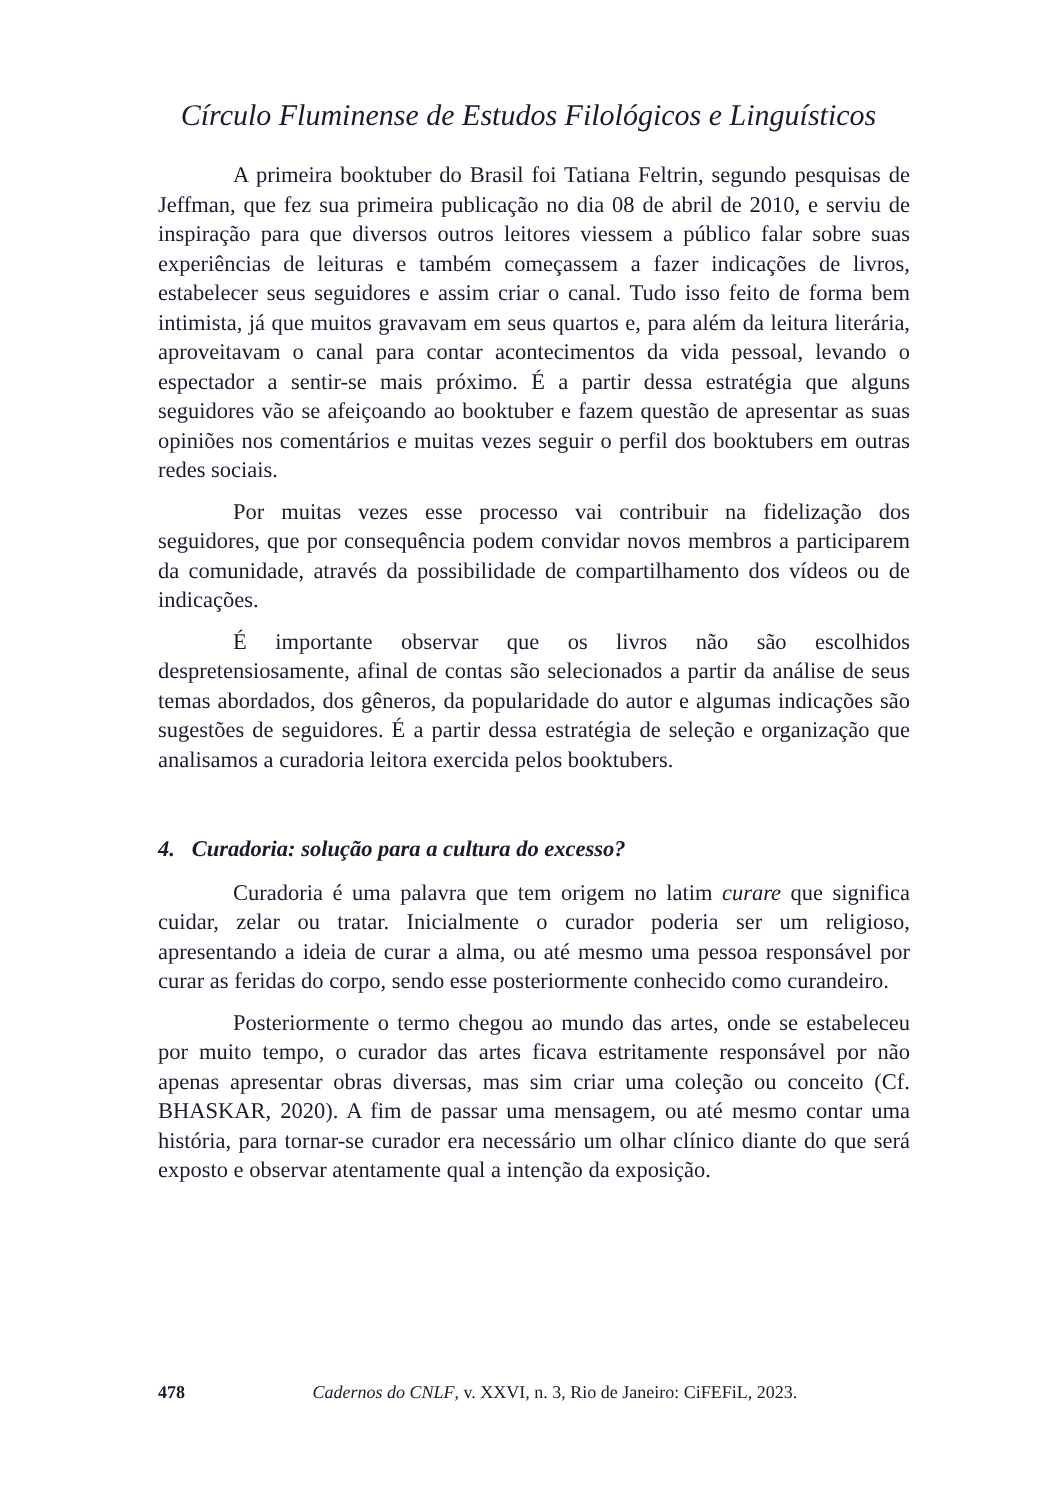Círculo Fluminense de Estudos Filológicos e Linguísticos
A primeira booktuber do Brasil foi Tatiana Feltrin, segundo pesquisas de Jeffman, que fez sua primeira publicação no dia 08 de abril de 2010, e serviu de inspiração para que diversos outros leitores viessem a público falar sobre suas experiências de leituras e também começassem a fazer indicações de livros, estabelecer seus seguidores e assim criar o canal. Tudo isso feito de forma bem intimista, já que muitos gravavam em seus quartos e, para além da leitura literária, aproveitavam o canal para contar acontecimentos da vida pessoal, levando o espectador a sentir-se mais próximo. É a partir dessa estratégia que alguns seguidores vão se afeiçoando ao booktuber e fazem questão de apresentar as suas opiniões nos comentários e muitas vezes seguir o perfil dos booktubers em outras redes sociais.
Por muitas vezes esse processo vai contribuir na fidelização dos seguidores, que por consequência podem convidar novos membros a participarem da comunidade, através da possibilidade de compartilhamento dos vídeos ou de indicações.
É importante observar que os livros não são escolhidos despretensiosamente, afinal de contas são selecionados a partir da análise de seus temas abordados, dos gêneros, da popularidade do autor e algumas indicações são sugestões de seguidores. É a partir dessa estratégia de seleção e organização que analisamos a curadoria leitora exercida pelos booktubers.
4. Curadoria: solução para a cultura do excesso?
Curadoria é uma palavra que tem origem no latim curare que significa cuidar, zelar ou tratar. Inicialmente o curador poderia ser um religioso, apresentando a ideia de curar a alma, ou até mesmo uma pessoa responsável por curar as feridas do corpo, sendo esse posteriormente conhecido como curandeiro.
Posteriormente o termo chegou ao mundo das artes, onde se estabeleceu por muito tempo, o curador das artes ficava estritamente responsável por não apenas apresentar obras diversas, mas sim criar uma coleção ou conceito (Cf. BHASKAR, 2020). A fim de passar uma mensagem, ou até mesmo contar uma história, para tornar-se curador era necessário um olhar clínico diante do que será exposto e observar atentamente qual a intenção da exposição.
478 Cadernos do CNLF, v. XXVI, n. 3, Rio de Janeiro: CiFEFiL, 2023.